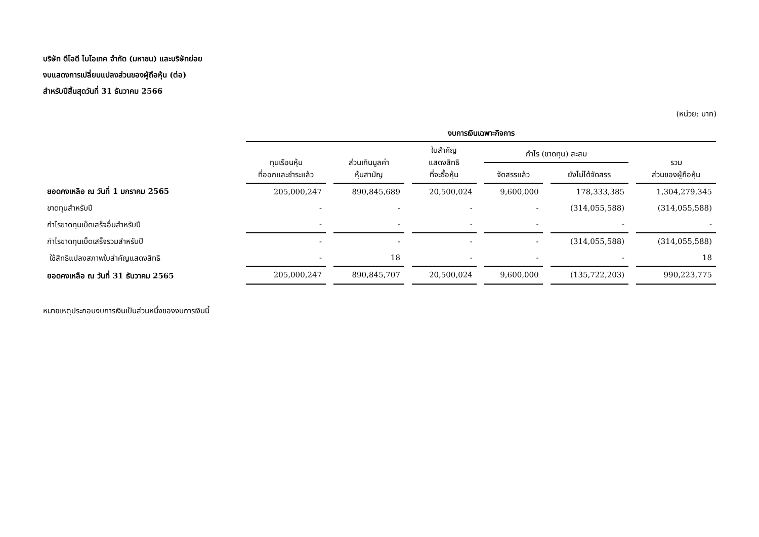บริษัท ดีโอดี ไบโอเทค จำกัด (มหาชน) และบริษัทย่อย
งบแสดงการเปลี่ยนแปลงส่วนของผู้ถือหุ้น (ต่อ)
สำหรับปีสิ้นสุดวันที่ 31 ธันวาคม 2566
(หน่วย: บาท)
| | งบการเงินเฉพาะกิจการ | | | | | |
| --- | --- | --- | --- | --- | --- | --- |
| | ทุนเรือนหุ้น ที่ออกและชำระแล้ว | ส่วนเกินมูลค่า หุ้นสามัญ | ใบสำคัญ แสดงสิทธิ ที่จะซื้อหุ้น | กำไร (ขาดทุน) สะสม | | รวม ส่วนของผู้ถือหุ้น |
| | | | | จัดสรรแล้ว | ยังไม่ได้จัดสรร | |
| ยอดคงเหลือ ณ วันที่ 1 มกราคม 2565 | 205,000,247 | 890,845,689 | 20,500,024 | 9,600,000 | 178,333,385 | 1,304,279,345 |
| ขาดทุนสำหรับปี | - | - | - | - | (314,055,588) | (314,055,588) |
| กำไรขาดทุนเบ็ดเสร็จอื่นสำหรับปี | - | - | - | - | - | - |
| กำไรขาดทุนเบ็ดเสร็จรวมสำหรับปี | - | - | - | - | (314,055,588) | (314,055,588) |
| ใช้สิทธิแปลงสภาพใบสำคัญแสดงสิทธิ | - | 18 | - | - | - | 18 |
| ยอดคงเหลือ ณ วันที่ 31 ธันวาคม 2565 | 205,000,247 | 890,845,707 | 20,500,024 | 9,600,000 | (135,722,203) | 990,223,775 |
หมายเหตุประกอบงบการเงินเป็นส่วนหนึ่งของงบการเงินนี้